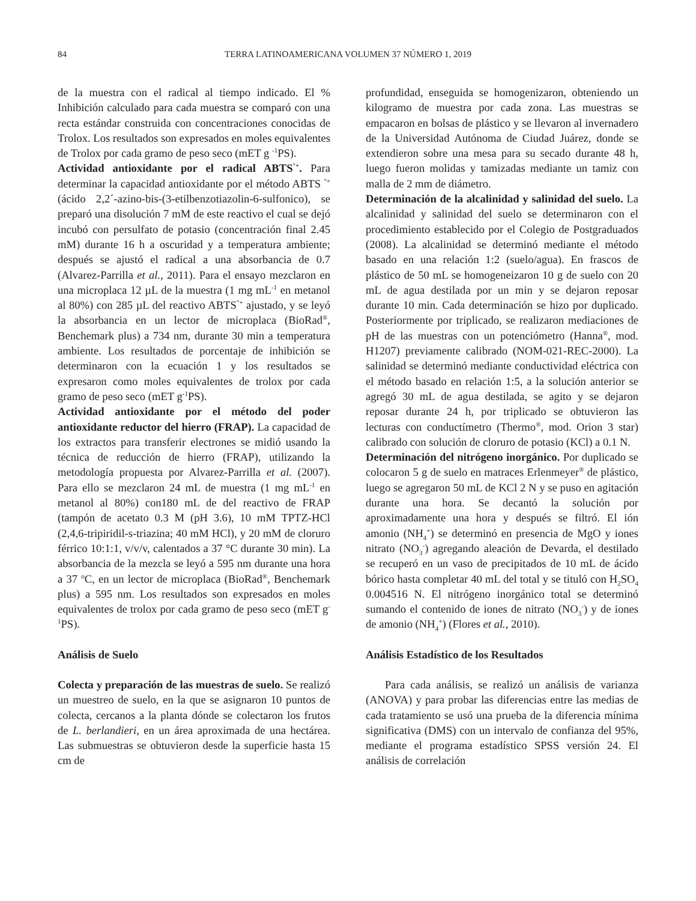84 TERRA LATINOAMERICANA VOLUMEN 37 NÚMERO 1, 2019
de la muestra con el radical al tiempo indicado. El % Inhibición calculado para cada muestra se comparó con una recta estándar construida con concentraciones conocidas de Trolox. Los resultados son expresados en moles equivalentes de Trolox por cada gramo de peso seco (mET g <sup>-1</sup>PS).
Actividad antioxidante por el radical ABTS<sup>°+</sup>. Para determinar la capacidad antioxidante por el método ABTS <sup>°+</sup> (ácido 2,2´-azino-bis-(3-etilbenzotiazolin-6-sulfonico), se preparó una disolución 7 mM de este reactivo el cual se dejó incubó con persulfato de potasio (concentración final 2.45 mM) durante 16 h a oscuridad y a temperatura ambiente; después se ajustó el radical a una absorbancia de 0.7 (Alvarez-Parrilla et al., 2011). Para el ensayo mezclaron en una microplaca 12 µL de la muestra (1 mg mL<sup>-1</sup> en metanol al 80%) con 285 µL del reactivo ABTS<sup>°+</sup> ajustado, y se leyó la absorbancia en un lector de microplaca (BioRad<sup>®</sup>, Benchemark plus) a 734 nm, durante 30 min a temperatura ambiente. Los resultados de porcentaje de inhibición se determinaron con la ecuación 1 y los resultados se expresaron como moles equivalentes de trolox por cada gramo de peso seco (mET g<sup>-1</sup>PS).
Actividad antioxidante por el método del poder antioxidante reductor del hierro (FRAP). La capacidad de los extractos para transferir electrones se midió usando la técnica de reducción de hierro (FRAP), utilizando la metodología propuesta por Alvarez-Parrilla et al. (2007). Para ello se mezclaron 24 mL de muestra (1 mg mL<sup>-1</sup> en metanol al 80%) con180 mL de del reactivo de FRAP (tampón de acetato 0.3 M (pH 3.6), 10 mM TPTZ-HCl (2,4,6-tripiridil-s-triazina; 40 mM HCl), y 20 mM de cloruro férrico 10:1:1, v/v/v, calentados a 37 °C durante 30 min). La absorbancia de la mezcla se leyó a 595 nm durante una hora a 37 <sup>o</sup>C, en un lector de microplaca (BioRad<sup>®</sup>, Benchemark plus) a 595 nm. Los resultados son expresados en moles equivalentes de trolox por cada gramo de peso seco (mET g<sup>-1</sup>PS).
Análisis de Suelo
Colecta y preparación de las muestras de suelo. Se realizó un muestreo de suelo, en la que se asignaron 10 puntos de colecta, cercanos a la planta dónde se colectaron los frutos de L. berlandieri, en un área aproximada de una hectárea. Las submuestras se obtuvieron desde la superficie hasta 15 cm de
profundidad, enseguida se homogenizaron, obteniendo un kilogramo de muestra por cada zona. Las muestras se empacaron en bolsas de plástico y se llevaron al invernadero de la Universidad Autónoma de Ciudad Juárez, donde se extendieron sobre una mesa para su secado durante 48 h, luego fueron molidas y tamizadas mediante un tamiz con malla de 2 mm de diámetro.
Determinación de la alcalinidad y salinidad del suelo. La alcalinidad y salinidad del suelo se determinaron con el procedimiento establecido por el Colegio de Postgraduados (2008). La alcalinidad se determinó mediante el método basado en una relación 1:2 (suelo/agua). En frascos de plástico de 50 mL se homogeneizaron 10 g de suelo con 20 mL de agua destilada por un min y se dejaron reposar durante 10 min. Cada determinación se hizo por duplicado. Posteriormente por triplicado, se realizaron mediaciones de pH de las muestras con un potenciómetro (Hanna<sup>®</sup>, mod. H1207) previamente calibrado (NOM-021-REC-2000). La salinidad se determinó mediante conductividad eléctrica con el método basado en relación 1:5, a la solución anterior se agregó 30 mL de agua destilada, se agito y se dejaron reposar durante 24 h, por triplicado se obtuvieron las lecturas con conductímetro (Thermo<sup>®</sup>, mod. Orion 3 star) calibrado con solución de cloruro de potasio (KCl) a 0.1 N.
Determinación del nitrógeno inorgánico. Por duplicado se colocaron 5 g de suelo en matraces Erlenmeyer<sup>®</sup> de plástico, luego se agregaron 50 mL de KCl 2 N y se puso en agitación durante una hora. Se decantó la solución por aproximadamente una hora y después se filtró. El ión amonio (NH<sub>4</sub><sup>+</sup>) se determinó en presencia de MgO y iones nitrato (NO<sub>3</sub><sup>-</sup>) agregando aleación de Devarda, el destilado se recuperó en un vaso de precipitados de 10 mL de ácido bórico hasta completar 40 mL del total y se tituló con H<sub>2</sub>SO<sub>4</sub> 0.004516 N. El nitrógeno inorgánico total se determinó sumando el contenido de iones de nitrato (NO<sub>3</sub><sup>-</sup>) y de iones de amonio (NH<sub>4</sub><sup>+</sup>) (Flores et al., 2010).
Análisis Estadístico de los Resultados
Para cada análisis, se realizó un análisis de varianza (ANOVA) y para probar las diferencias entre las medias de cada tratamiento se usó una prueba de la diferencia mínima significativa (DMS) con un intervalo de confianza del 95%, mediante el programa estadístico SPSS versión 24. El análisis de correlación